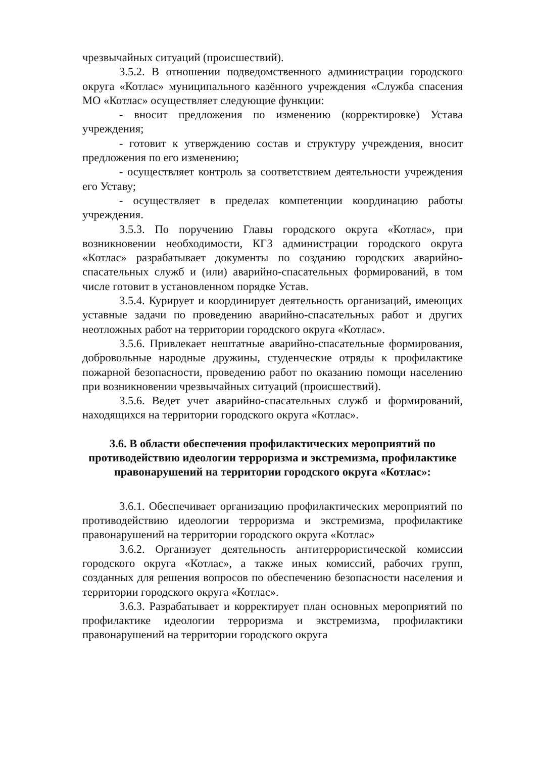чрезвычайных ситуаций (происшествий).
3.5.2. В отношении подведомственного администрации городского округа «Котлас» муниципального казённого учреждения «Служба спасения МО «Котлас» осуществляет следующие функции:
- вносит предложения по изменению (корректировке) Устава учреждения;
- готовит к утверждению состав и структуру учреждения, вносит предложения по его изменению;
- осуществляет контроль за соответствием деятельности учреждения его Уставу;
- осуществляет в пределах компетенции координацию работы учреждения.
3.5.3. По поручению Главы городского округа «Котлас», при возникновении необходимости, КГЗ администрации городского округа «Котлас» разрабатывает документы по созданию городских аварийно-спасательных служб и (или) аварийно-спасательных формирований, в том числе готовит в установленном порядке Устав.
3.5.4. Курирует и координирует деятельность организаций, имеющих уставные задачи по проведению аварийно-спасательных работ и других неотложных работ на территории городского округа «Котлас».
3.5.6. Привлекает нештатные аварийно-спасательные формирования, добровольные народные дружины, студенческие отряды к профилактике пожарной безопасности, проведению работ по оказанию помощи населению при возникновении чрезвычайных ситуаций (происшествий).
3.5.6. Ведет учет аварийно-спасательных служб и формирований, находящихся на территории городского округа «Котлас».
3.6. В области обеспечения профилактических мероприятий по противодействию идеологии терроризма и экстремизма, профилактике правонарушений на территории городского округа «Котлас»:
3.6.1. Обеспечивает организацию профилактических мероприятий по противодействию идеологии терроризма и экстремизма, профилактике правонарушений на территории городского округа «Котлас»
3.6.2. Организует деятельность антитеррористической комиссии городского округа «Котлас», а также иных комиссий, рабочих групп, созданных для решения вопросов по обеспечению безопасности населения и территории городского округа «Котлас».
3.6.3. Разрабатывает и корректирует план основных мероприятий по профилактике идеологии терроризма и экстремизма, профилактики правонарушений на территории городского округа